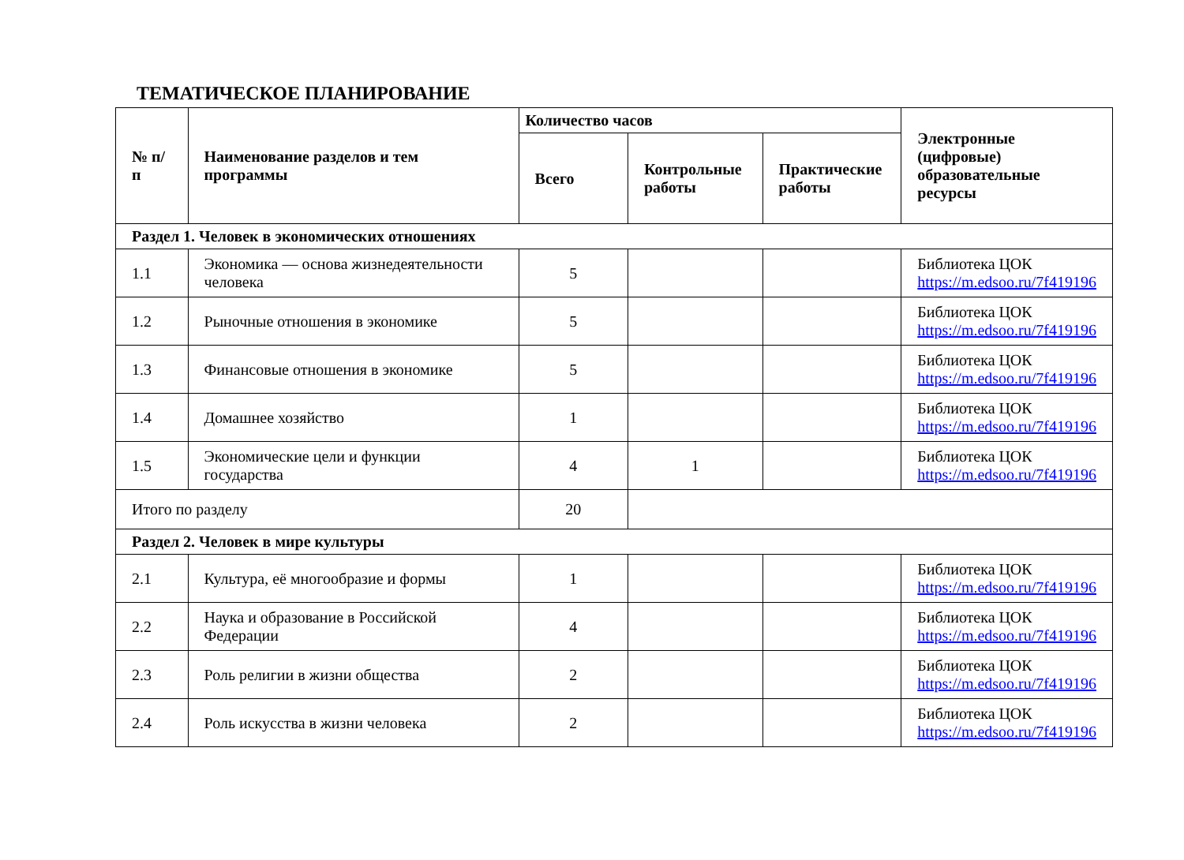ТЕМАТИЧЕСКОЕ ПЛАНИРОВАНИЕ
| № п/п | Наименование разделов и тем программы | Количество часов | | | Электронные (цифровые) образовательные ресурсы |
| --- | --- | --- | --- | --- | --- |
| | | Всего | Контрольные работы | Практические работы | |
| Раздел 1. Человек в экономических отношениях | | | | | |
| 1.1 | Экономика — основа жизнедеятельности человека | 5 | | | Библиотека ЦОК https://m.edsoo.ru/7f419196 |
| 1.2 | Рыночные отношения в экономике | 5 | | | Библиотека ЦОК https://m.edsoo.ru/7f419196 |
| 1.3 | Финансовые отношения в экономике | 5 | | | Библиотека ЦОК https://m.edsoo.ru/7f419196 |
| 1.4 | Домашнее хозяйство | 1 | | | Библиотека ЦОК https://m.edsoo.ru/7f419196 |
| 1.5 | Экономические цели и функции государства | 4 | 1 | | Библиотека ЦОК https://m.edsoo.ru/7f419196 |
| Итого по разделу | | 20 | | | |
| Раздел 2. Человек в мире культуры | | | | | |
| 2.1 | Культура, её многообразие и формы | 1 | | | Библиотека ЦОК https://m.edsoo.ru/7f419196 |
| 2.2 | Наука и образование в Российской Федерации | 4 | | | Библиотека ЦОК https://m.edsoo.ru/7f419196 |
| 2.3 | Роль религии в жизни общества | 2 | | | Библиотека ЦОК https://m.edsoo.ru/7f419196 |
| 2.4 | Роль искусства в жизни человека | 2 | | | Библиотека ЦОК https://m.edsoo.ru/7f419196 |